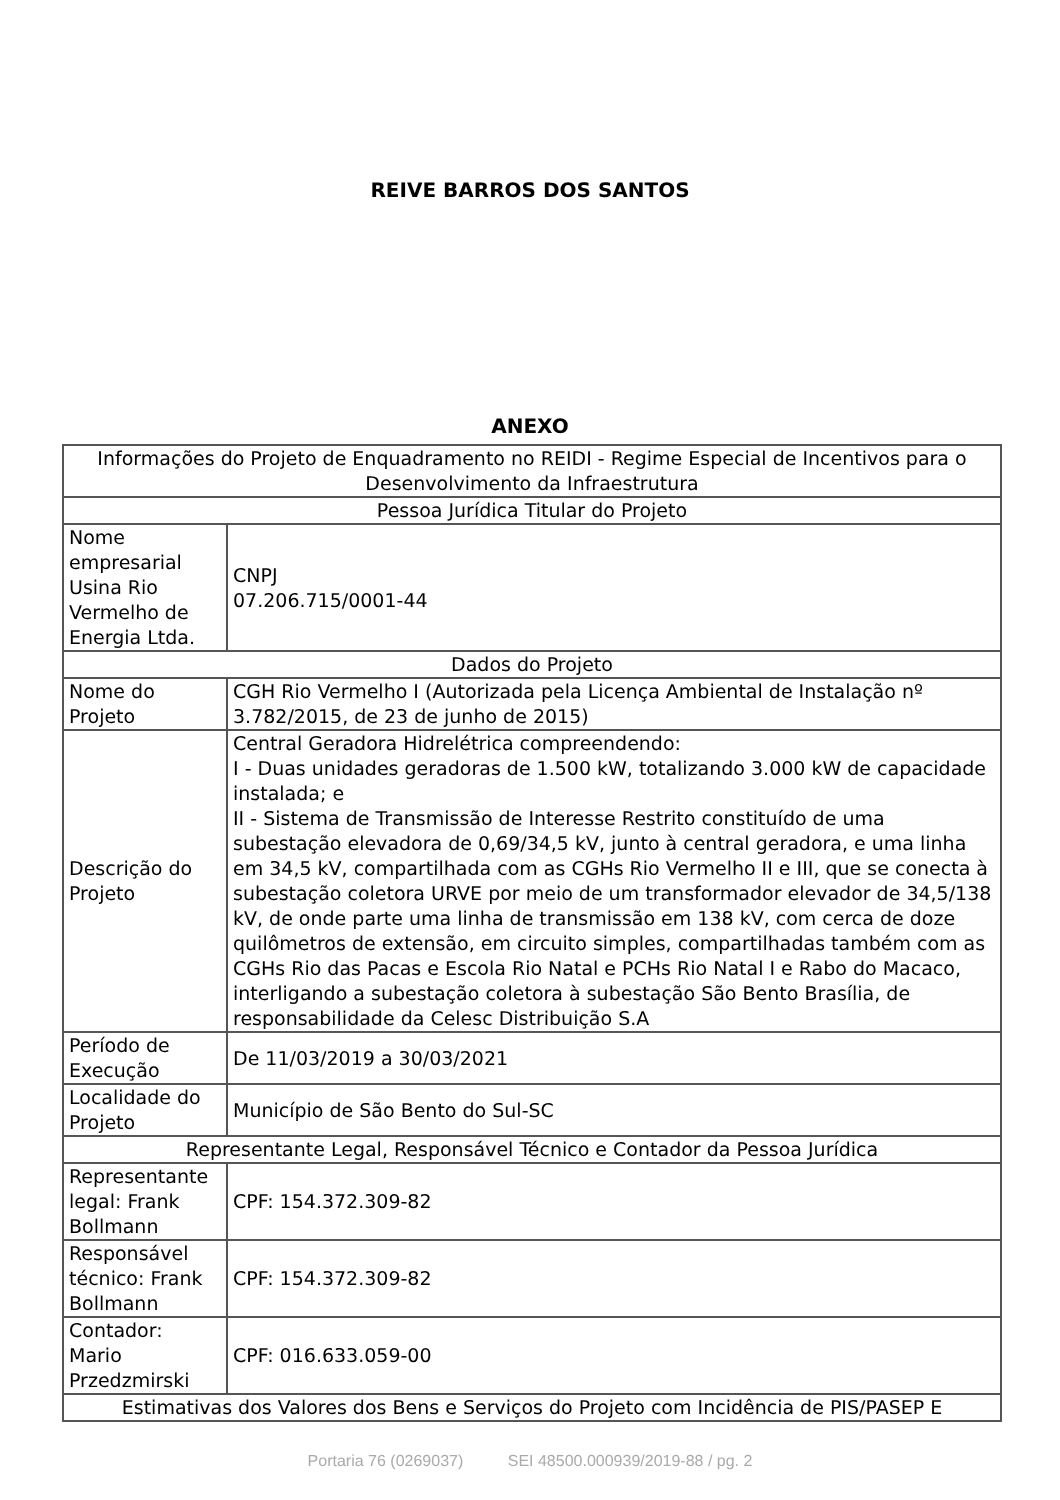REIVE BARROS DOS SANTOS
ANEXO
| Informações do Projeto de Enquadramento no REIDI - Regime Especial de Incentivos para o Desenvolvimento da Infraestrutura | |
| Pessoa Jurídica Titular do Projeto | |
| Nome empresarial Usina Rio Vermelho de Energia Ltda. | CNPJ 07.206.715/0001-44 |
| Dados do Projeto | |
| Nome do Projeto | CGH Rio Vermelho I (Autorizada pela Licença Ambiental de Instalação nº 3.782/2015, de 23 de junho de 2015) |
| Descrição do Projeto | Central Geradora Hidrelétrica compreendendo: I - Duas unidades geradoras de 1.500 kW, totalizando 3.000 kW de capacidade instalada; e II - Sistema de Transmissão de Interesse Restrito constituído de uma subestação elevadora de 0,69/34,5 kV, junto à central geradora, e uma linha em 34,5 kV, compartilhada com as CGHs Rio Vermelho II e III, que se conecta à subestação coletora URVE por meio de um transformador elevador de 34,5/138 kV, de onde parte uma linha de transmissão em 138 kV, com cerca de doze quilômetros de extensão, em circuito simples, compartilhadas também com as CGHs Rio das Pacas e Escola Rio Natal e PCHs Rio Natal I e Rabo do Macaco, interligando a subestação coletora à subestação São Bento Brasília, de responsabilidade da Celesc Distribuição S.A |
| Período de Execução | De 11/03/2019 a 30/03/2021 |
| Localidade do Projeto | Município de São Bento do Sul-SC |
| Representante Legal, Responsável Técnico e Contador da Pessoa Jurídica | |
| Representante legal: Frank Bollmann | CPF: 154.372.309-82 |
| Responsável técnico: Frank Bollmann | CPF: 154.372.309-82 |
| Contador: Mario Przedzmirski | CPF: 016.633.059-00 |
| Estimativas dos Valores dos Bens e Serviços do Projeto com Incidência de PIS/PASEP E | |
Portaria 76 (0269037) SEI 48500.000939/2019-88 / pg. 2